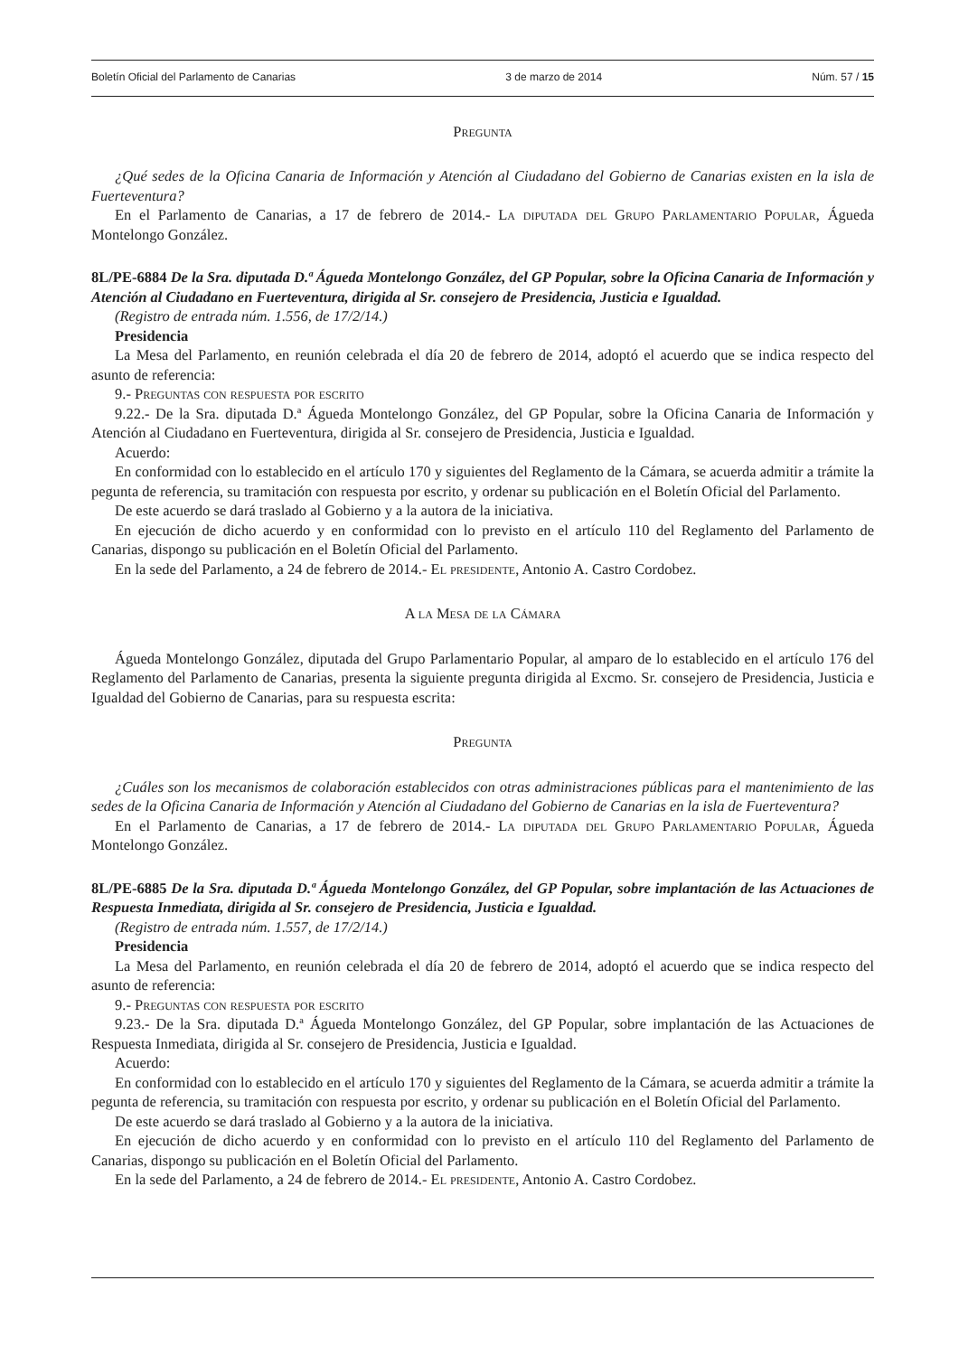Boletín Oficial del Parlamento de Canarias 3 de marzo de 2014 Núm. 57 / 15
Pregunta
¿Qué sedes de la Oficina Canaria de Información y Atención al Ciudadano del Gobierno de Canarias existen en la isla de Fuerteventura?
En el Parlamento de Canarias, a 17 de febrero de 2014.- La diputada del Grupo Parlamentario Popular, Águeda Montelongo González.
8L/PE-6884 De la Sra. diputada D.ª Águeda Montelongo González, del GP Popular, sobre la Oficina Canaria de Información y Atención al Ciudadano en Fuerteventura, dirigida al Sr. consejero de Presidencia, Justicia e Igualdad.
(Registro de entrada núm. 1.556, de 17/2/14.)
Presidencia
La Mesa del Parlamento, en reunión celebrada el día 20 de febrero de 2014, adoptó el acuerdo que se indica respecto del asunto de referencia:
9.- Preguntas con respuesta por escrito
9.22.- De la Sra. diputada D.ª Águeda Montelongo González, del GP Popular, sobre la Oficina Canaria de Información y Atención al Ciudadano en Fuerteventura, dirigida al Sr. consejero de Presidencia, Justicia e Igualdad.
Acuerdo:
En conformidad con lo establecido en el artículo 170 y siguientes del Reglamento de la Cámara, se acuerda admitir a trámite la pegunta de referencia, su tramitación con respuesta por escrito, y ordenar su publicación en el Boletín Oficial del Parlamento.
De este acuerdo se dará traslado al Gobierno y a la autora de la iniciativa.
En ejecución de dicho acuerdo y en conformidad con lo previsto en el artículo 110 del Reglamento del Parlamento de Canarias, dispongo su publicación en el Boletín Oficial del Parlamento.
En la sede del Parlamento, a 24 de febrero de 2014.- El presidente, Antonio A. Castro Cordobez.
A la Mesa de la Cámara
Águeda Montelongo González, diputada del Grupo Parlamentario Popular, al amparo de lo establecido en el artículo 176 del Reglamento del Parlamento de Canarias, presenta la siguiente pregunta dirigida al Excmo. Sr. consejero de Presidencia, Justicia e Igualdad del Gobierno de Canarias, para su respuesta escrita:
Pregunta
¿Cuáles son los mecanismos de colaboración establecidos con otras administraciones públicas para el mantenimiento de las sedes de la Oficina Canaria de Información y Atención al Ciudadano del Gobierno de Canarias en la isla de Fuerteventura?
En el Parlamento de Canarias, a 17 de febrero de 2014.- La diputada del Grupo Parlamentario Popular, Águeda Montelongo González.
8L/PE-6885 De la Sra. diputada D.ª Águeda Montelongo González, del GP Popular, sobre implantación de las Actuaciones de Respuesta Inmediata, dirigida al Sr. consejero de Presidencia, Justicia e Igualdad.
(Registro de entrada núm. 1.557, de 17/2/14.)
Presidencia
La Mesa del Parlamento, en reunión celebrada el día 20 de febrero de 2014, adoptó el acuerdo que se indica respecto del asunto de referencia:
9.- Preguntas con respuesta por escrito
9.23.- De la Sra. diputada D.ª Águeda Montelongo González, del GP Popular, sobre implantación de las Actuaciones de Respuesta Inmediata, dirigida al Sr. consejero de Presidencia, Justicia e Igualdad.
Acuerdo:
En conformidad con lo establecido en el artículo 170 y siguientes del Reglamento de la Cámara, se acuerda admitir a trámite la pegunta de referencia, su tramitación con respuesta por escrito, y ordenar su publicación en el Boletín Oficial del Parlamento.
De este acuerdo se dará traslado al Gobierno y a la autora de la iniciativa.
En ejecución de dicho acuerdo y en conformidad con lo previsto en el artículo 110 del Reglamento del Parlamento de Canarias, dispongo su publicación en el Boletín Oficial del Parlamento.
En la sede del Parlamento, a 24 de febrero de 2014.- El presidente, Antonio A. Castro Cordobez.